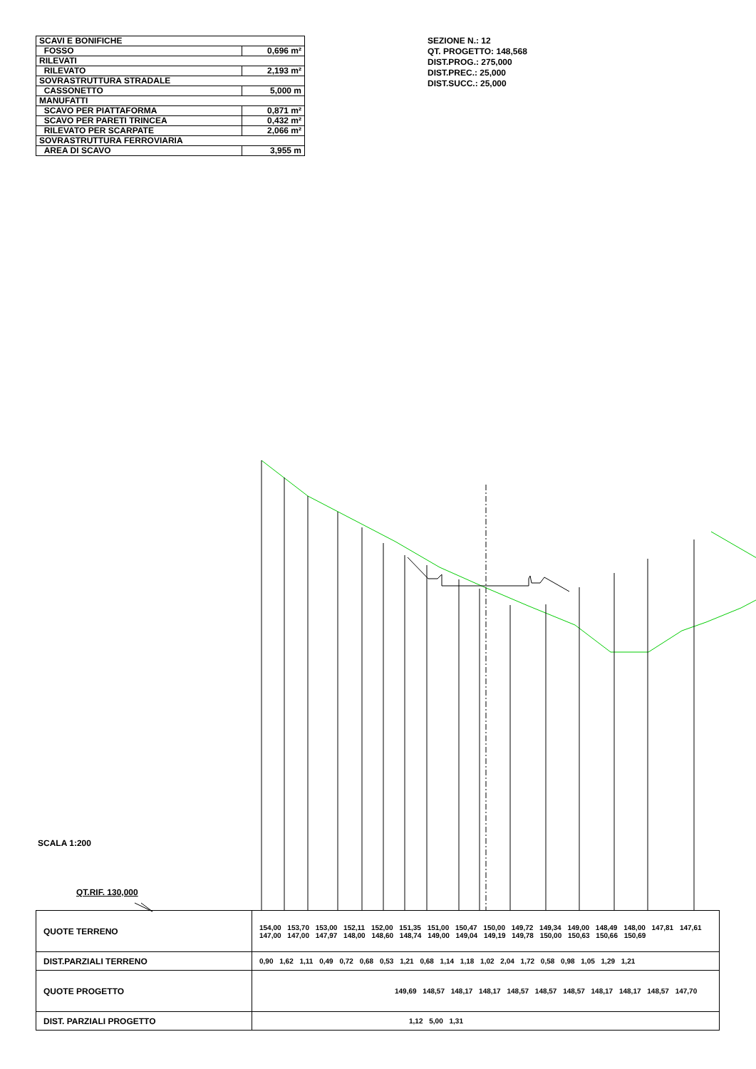| SCAVI E BONIFICHE | |
| FOSSO | 0,696 m² |
| RILEVATI | |
| RILEVATO | 2,193 m² |
| SOVRASTRUTTURA STRADALE | |
| CASSONETTO | 5,000 m |
| MANUFATTI | |
| SCAVO PER PIATTAFORMA | 0,871 m² |
| SCAVO PER PARETI TRINCEA | 0,432 m² |
| RILEVATO PER SCARPATE | 2,066 m² |
| SOVRASTRUTTURA FERROVIARIA | |
| AREA DI SCAVO | 3,955 m |
SEZIONE N.: 12
QT. PROGETTO: 148,568
DIST.PROG.: 275,000
DIST.PREC.: 25,000
DIST.SUCC.: 25,000
SCALA 1:200
QT.RIF. 130,000
| QUOTE TERRENO | 154,00 153,70 153,00 152,11 152,00 151,35 151,00 150,47 150,00 149,72 149,34 149,00 148,49 148,00 147,81 147,61 147,00 147,00 147,97 148,00 148,60 148,74 149,00 149,04 149,19 149,78 150,00 150,63 150,66 150,69 |
| DIST.PARZIALI TERRENO | 0,90 1,62 1,11 0,49 0,72 0,68 0,53 1,21 0,68 1,14 1,18 1,02 2,04 1,72 0,58 0,98 1,05 1,29 1,21 |
| QUOTE PROGETTO | 149,69 148,57 148,17 148,17 148,57 148,57 148,57 148,17 148,17 148,57 147,70 |
| DIST. PARZIALI PROGETTO | 1,12 5,00 1,31 |